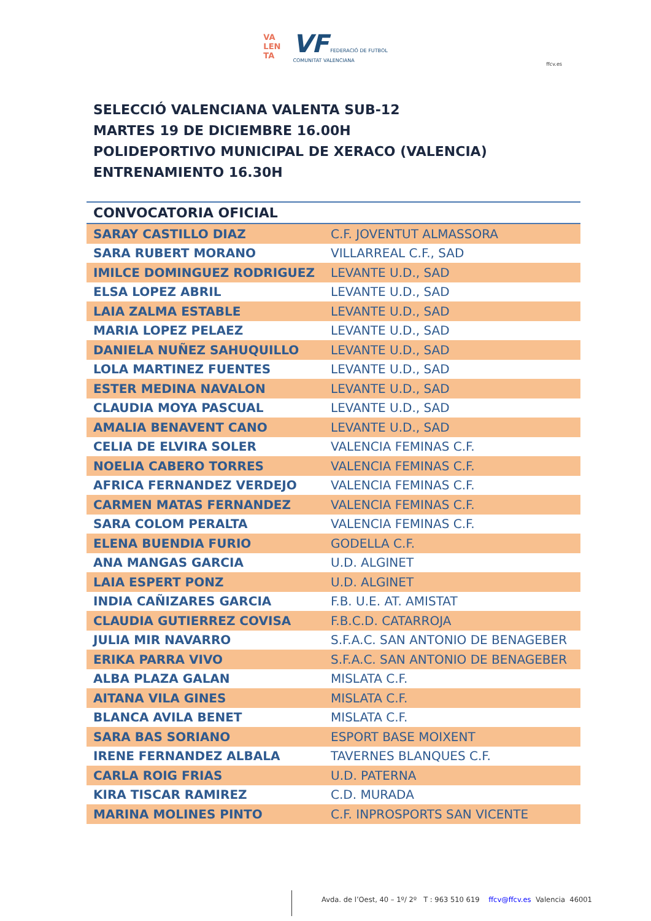VA
LEN
TA VF FEDERACIÓ DE FUTBOL
COMUNITAT VALENCIANA
ffcv.es
SELECCIÓ VALENCIANA VALENTA SUB-12
MARTES 19 DE DICIEMBRE 16.00H
POLIDEPORTIVO MUNICIPAL DE XERACO (VALENCIA)
ENTRENAMIENTO 16.30H
| CONVOCATORIA OFICIAL | |
| --- | --- |
| SARAY CASTILLO DIAZ | C.F. JOVENTUT ALMASSORA |
| SARA RUBERT MORANO | VILLARREAL C.F., SAD |
| IMILCE DOMINGUEZ RODRIGUEZ | LEVANTE U.D., SAD |
| ELSA LOPEZ ABRIL | LEVANTE U.D., SAD |
| LAIA ZALMA ESTABLE | LEVANTE U.D., SAD |
| MARIA LOPEZ PELAEZ | LEVANTE U.D., SAD |
| DANIELA NUÑEZ SAHUQUILLO | LEVANTE U.D., SAD |
| LOLA MARTINEZ FUENTES | LEVANTE U.D., SAD |
| ESTER MEDINA NAVALON | LEVANTE U.D., SAD |
| CLAUDIA MOYA PASCUAL | LEVANTE U.D., SAD |
| AMALIA BENAVENT CANO | LEVANTE U.D., SAD |
| CELIA DE ELVIRA SOLER | VALENCIA FEMINAS C.F. |
| NOELIA CABERO TORRES | VALENCIA FEMINAS C.F. |
| AFRICA FERNANDEZ VERDEJO | VALENCIA FEMINAS C.F. |
| CARMEN MATAS FERNANDEZ | VALENCIA FEMINAS C.F. |
| SARA COLOM PERALTA | VALENCIA FEMINAS C.F. |
| ELENA BUENDIA FURIO | GODELLA C.F. |
| ANA MANGAS GARCIA | U.D. ALGINET |
| LAIA ESPERT PONZ | U.D. ALGINET |
| INDIA CAÑIZARES GARCIA | F.B. U.E. AT. AMISTAT |
| CLAUDIA GUTIERREZ COVISA | F.B.C.D. CATARROJA |
| JULIA MIR NAVARRO | S.F.A.C. SAN ANTONIO DE BENAGEBER |
| ERIKA PARRA VIVO | S.F.A.C. SAN ANTONIO DE BENAGEBER |
| ALBA PLAZA GALAN | MISLATA C.F. |
| AITANA VILA GINES | MISLATA C.F. |
| BLANCA AVILA BENET | MISLATA C.F. |
| SARA BAS SORIANO | ESPORT BASE MOIXENT |
| IRENE FERNANDEZ ALBALA | TAVERNES BLANQUES C.F. |
| CARLA ROIG FRIAS | U.D. PATERNA |
| KIRA TISCAR RAMIREZ | C.D. MURADA |
| MARINA MOLINES PINTO | C.F. INPROSPORTS SAN VICENTE |
Avda. de l’Oest, 40 – 1º/ 2º T : 963 510 619 ffcv@ffcv.es Valencia 46001